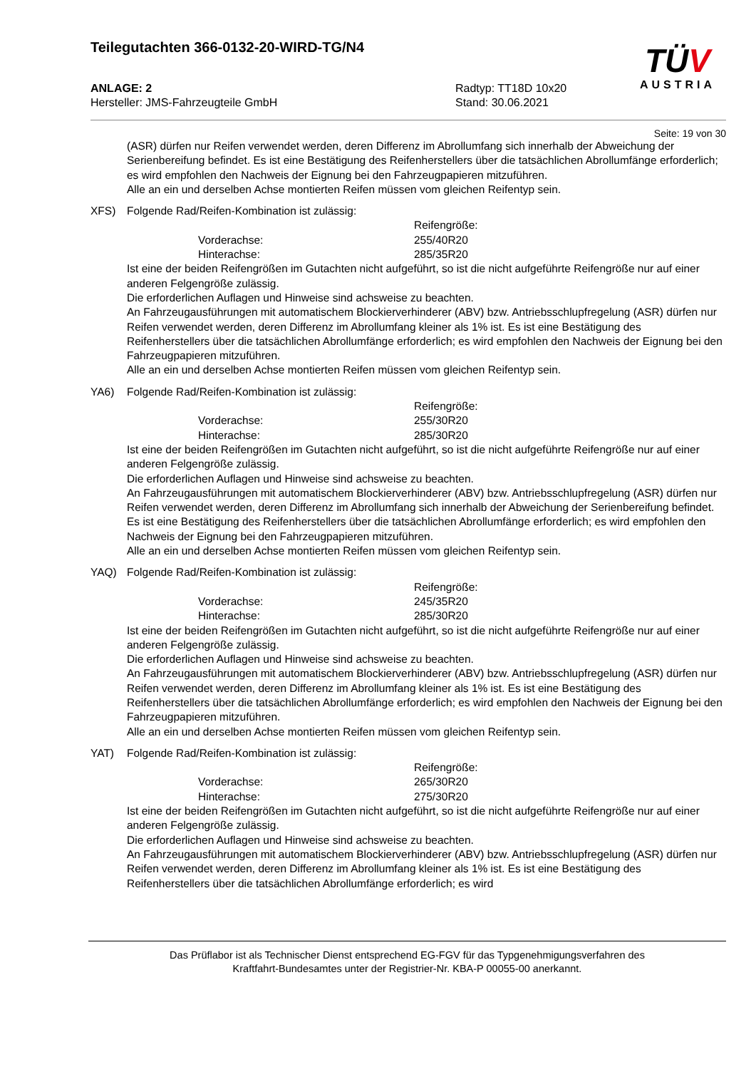Teilegutachten 366-0132-20-WIRD-TG/N4
TÜV
AUSTRIA
ANLAGE: 2
Hersteller: JMS-Fahrzeugteile GmbH
Radtyp: TT18D 10x20
Stand: 30.06.2021
Seite: 19 von 30
(ASR) dürfen nur Reifen verwendet werden, deren Differenz im Abrollumfang sich innerhalb der Abweichung der Serienbereifung befindet. Es ist eine Bestätigung des Reifenherstellers über die tatsächlichen Abrollumfänge erforderlich; es wird empfohlen den Nachweis der Eignung bei den Fahrzeugpapieren mitzuführen.
Alle an ein und derselben Achse montierten Reifen müssen vom gleichen Reifentyp sein.
XFS) Folgende Rad/Reifen-Kombination ist zulässig:
Reifengröße: Vorderachse: 255/40R20 Hinterachse: 285/35R20
Ist eine der beiden Reifengrößen im Gutachten nicht aufgeführt, so ist die nicht aufgeführte Reifengröße nur auf einer anderen Felgengröße zulässig.
Die erforderlichen Auflagen und Hinweise sind achsweise zu beachten.
An Fahrzeugausführungen mit automatischem Blockierverhinderer (ABV) bzw. Antriebsschlupfregelung (ASR) dürfen nur Reifen verwendet werden, deren Differenz im Abrollumfang kleiner als 1% ist. Es ist eine Bestätigung des Reifenherstellers über die tatsächlichen Abrollumfänge erforderlich; es wird empfohlen den Nachweis der Eignung bei den Fahrzeugpapieren mitzuführen.
Alle an ein und derselben Achse montierten Reifen müssen vom gleichen Reifentyp sein.
YA6) Folgende Rad/Reifen-Kombination ist zulässig:
Reifengröße: Vorderachse: 255/30R20 Hinterachse: 285/30R20
Ist eine der beiden Reifengrößen im Gutachten nicht aufgeführt, so ist die nicht aufgeführte Reifengröße nur auf einer anderen Felgengröße zulässig.
Die erforderlichen Auflagen und Hinweise sind achsweise zu beachten.
An Fahrzeugausführungen mit automatischem Blockierverhinderer (ABV) bzw. Antriebsschlupfregelung (ASR) dürfen nur Reifen verwendet werden, deren Differenz im Abrollumfang sich innerhalb der Abweichung der Serienbereifung befindet. Es ist eine Bestätigung des Reifenherstellers über die tatsächlichen Abrollumfänge erforderlich; es wird empfohlen den Nachweis der Eignung bei den Fahrzeugpapieren mitzuführen.
Alle an ein und derselben Achse montierten Reifen müssen vom gleichen Reifentyp sein.
YAQ) Folgende Rad/Reifen-Kombination ist zulässig:
Reifengröße: Vorderachse: 245/35R20 Hinterachse: 285/30R20
Ist eine der beiden Reifengrößen im Gutachten nicht aufgeführt, so ist die nicht aufgeführte Reifengröße nur auf einer anderen Felgengröße zulässig.
Die erforderlichen Auflagen und Hinweise sind achsweise zu beachten.
An Fahrzeugausführungen mit automatischem Blockierverhinderer (ABV) bzw. Antriebsschlupfregelung (ASR) dürfen nur Reifen verwendet werden, deren Differenz im Abrollumfang kleiner als 1% ist. Es ist eine Bestätigung des Reifenherstellers über die tatsächlichen Abrollumfänge erforderlich; es wird empfohlen den Nachweis der Eignung bei den Fahrzeugpapieren mitzuführen.
Alle an ein und derselben Achse montierten Reifen müssen vom gleichen Reifentyp sein.
YAT) Folgende Rad/Reifen-Kombination ist zulässig:
Reifengröße: Vorderachse: 265/30R20 Hinterachse: 275/30R20
Ist eine der beiden Reifengrößen im Gutachten nicht aufgeführt, so ist die nicht aufgeführte Reifengröße nur auf einer anderen Felgengröße zulässig.
Die erforderlichen Auflagen und Hinweise sind achsweise zu beachten.
An Fahrzeugausführungen mit automatischem Blockierverhinderer (ABV) bzw. Antriebsschlupfregelung (ASR) dürfen nur Reifen verwendet werden, deren Differenz im Abrollumfang kleiner als 1% ist. Es ist eine Bestätigung des Reifenherstellers über die tatsächlichen Abrollumfänge erforderlich; es wird
Das Prüflabor ist als Technischer Dienst entsprechend EG-FGV für das Typgenehmigungsverfahren des
Kraftfahrt-Bundesamtes unter der Registrier-Nr. KBA-P 00055-00 anerkannt.